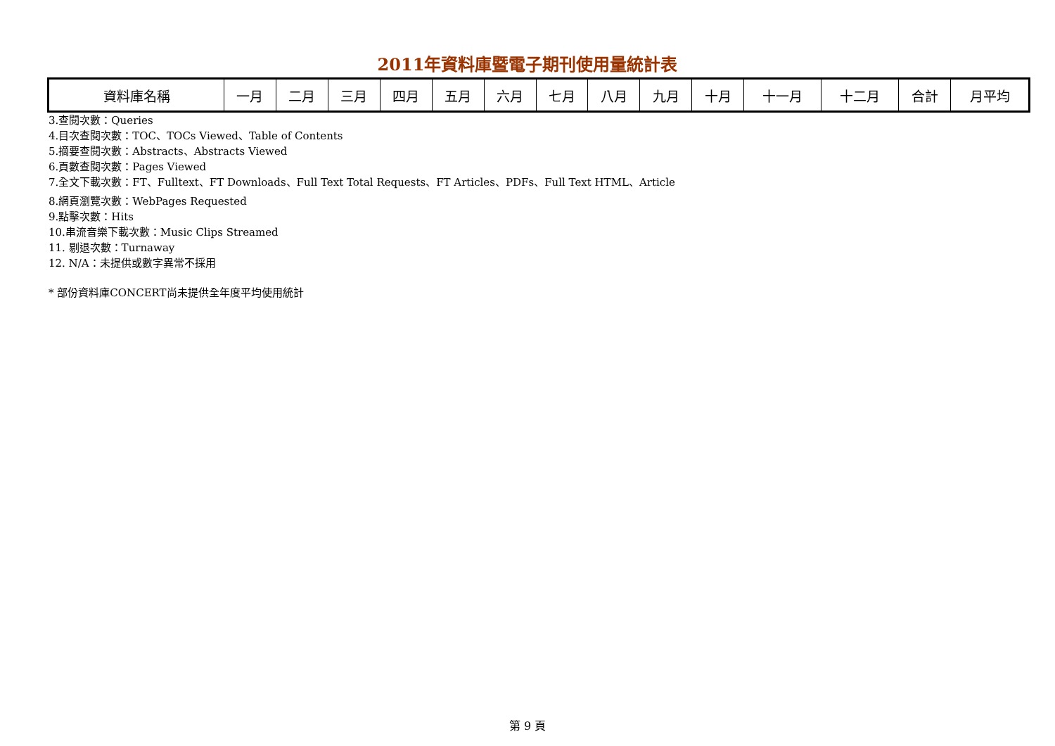2011年資料庫暨電子期刊使用量統計表
| 資料庫名稱 | 一月 | 二月 | 三月 | 四月 | 五月 | 六月 | 七月 | 八月 | 九月 | 十月 | 十一月 | 十二月 | 合計 | 月平均 |
| --- | --- | --- | --- | --- | --- | --- | --- | --- | --- | --- | --- | --- | --- | --- |
3.查閱次數：Queries
4.目次查閱次數：TOC、TOCs Viewed、Table of Contents
5.摘要查閱次數：Abstracts、Abstracts Viewed
6.頁數查閱次數：Pages Viewed
7.全文下載次數：FT、Fulltext、FT Downloads、Full Text Total Requests、FT Articles、PDFs、Full Text HTML、Article
8.網頁瀏覽次數：WebPages Requested
9.點擊次數：Hits
10.串流音樂下載次數：Music Clips Streamed
11. 剔退次數：Turnaway
12. N/A：未提供或數字異常不採用
* 部份資料庫CONCERT尚未提供全年度平均使用統計
第 9 頁